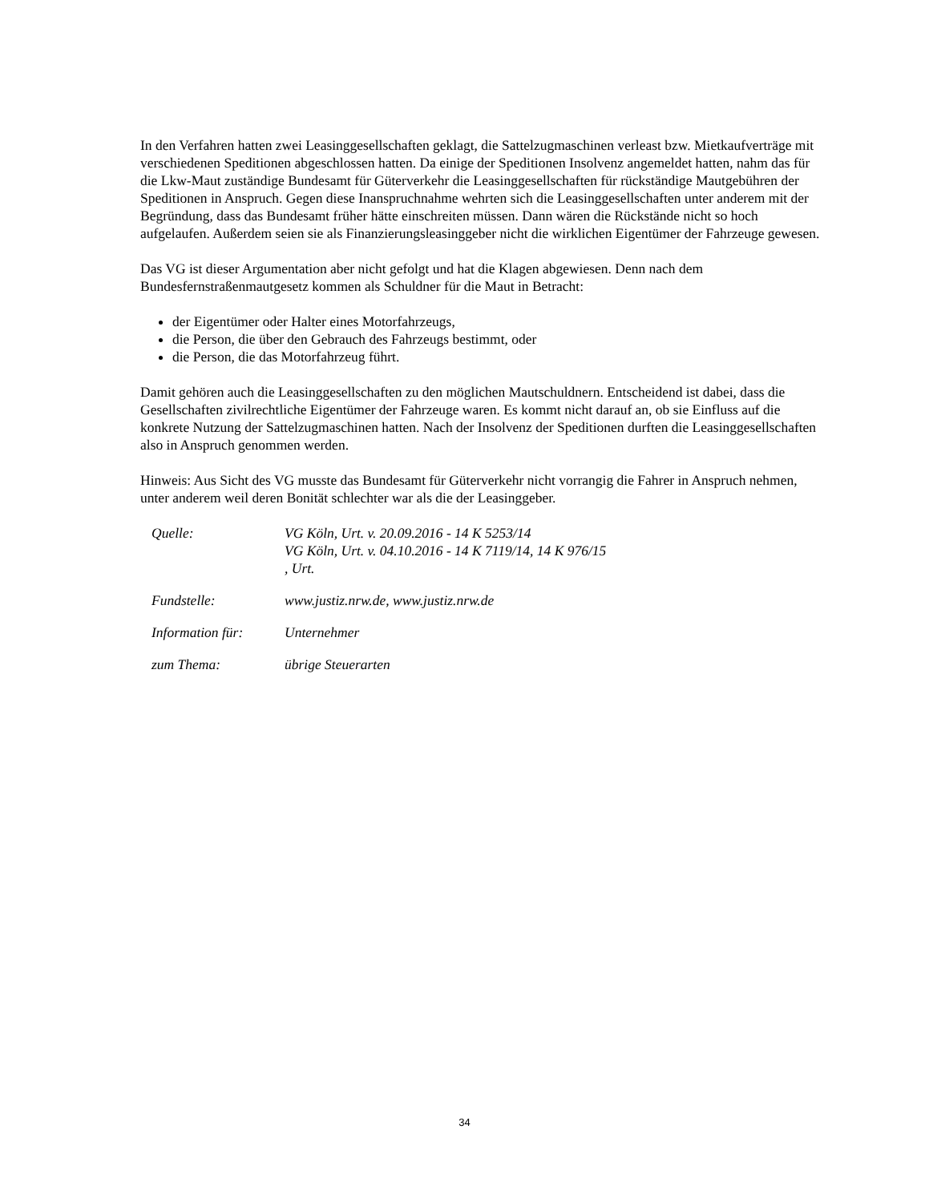In den Verfahren hatten zwei Leasinggesellschaften geklagt, die Sattelzugmaschinen verleast bzw. Mietkaufverträge mit verschiedenen Speditionen abgeschlossen hatten. Da einige der Speditionen Insolvenz angemeldet hatten, nahm das für die Lkw-Maut zuständige Bundesamt für Güterverkehr die Leasinggesellschaften für rückständige Mautgebühren der Speditionen in Anspruch. Gegen diese Inanspruchnahme wehrten sich die Leasinggesellschaften unter anderem mit der Begründung, dass das Bundesamt früher hätte einschreiten müssen. Dann wären die Rückstände nicht so hoch aufgelaufen. Außerdem seien sie als Finanzierungsleasinggeber nicht die wirklichen Eigentümer der Fahrzeuge gewesen.
Das VG ist dieser Argumentation aber nicht gefolgt und hat die Klagen abgewiesen. Denn nach dem Bundesfernstraßenmautgesetz kommen als Schuldner für die Maut in Betracht:
der Eigentümer oder Halter eines Motorfahrzeugs,
die Person, die über den Gebrauch des Fahrzeugs bestimmt, oder
die Person, die das Motorfahrzeug führt.
Damit gehören auch die Leasinggesellschaften zu den möglichen Mautschuldnern. Entscheidend ist dabei, dass die Gesellschaften zivilrechtliche Eigentümer der Fahrzeuge waren. Es kommt nicht darauf an, ob sie Einfluss auf die konkrete Nutzung der Sattelzugmaschinen hatten. Nach der Insolvenz der Speditionen durften die Leasinggesellschaften also in Anspruch genommen werden.
Hinweis: Aus Sicht des VG musste das Bundesamt für Güterverkehr nicht vorrangig die Fahrer in Anspruch nehmen, unter anderem weil deren Bonität schlechter war als die der Leasinggeber.
| Quelle: | VG Köln, Urt. v. 20.09.2016 - 14 K 5253/14 VG Köln, Urt. v. 04.10.2016 - 14 K 7119/14, 14 K 976/15 , Urt. |
| Fundstelle: | www.justiz.nrw.de, www.justiz.nrw.de |
| Information für: | Unternehmer |
| zum Thema: | übrige Steuerarten |
34